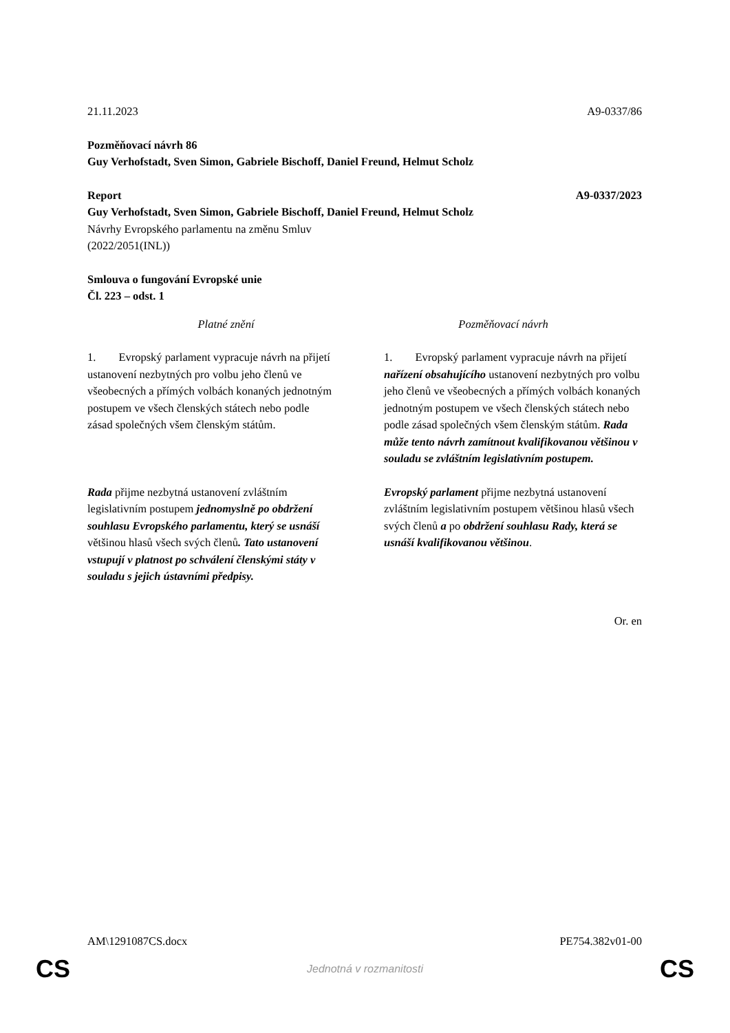21.11.2023 A9-0337/86
Pozměňovací návrh 86
Guy Verhofstadt, Sven Simon, Gabriele Bischoff, Daniel Freund, Helmut Scholz
Report A9-0337/2023
Guy Verhofstadt, Sven Simon, Gabriele Bischoff, Daniel Freund, Helmut Scholz
Návrhy Evropského parlamentu na změnu Smluv
(2022/2051(INL))
Smlouva o fungování Evropské unie
Čl. 223 – odst. 1
| Platné znění | Pozměňovací návrh |
| --- | --- |
| 1. Evropský parlament vypracuje návrh na přijetí ustanovení nezbytných pro volbu jeho členů ve všeobecných a přímých volbách konaných jednotným postupem ve všech členských státech nebo podle zásad společných všem členským státům. | 1. Evropský parlament vypracuje návrh na přijetí nařízení obsahujícího ustanovení nezbytných pro volbu jeho členů ve všeobecných a přímých volbách konaných jednotným postupem ve všech členských státech nebo podle zásad společných všem členským státům. Rada může tento návrh zamítnout kvalifikovanou většinou v souladu se zvláštním legislativním postupem. |
| Rada přijme nezbytná ustanovení zvláštním legislativním postupem jednomyslně po obdržení souhlasu Evropského parlamentu, který se usnáší většinou hlasů všech svých členů . Tato ustanovení vstupují v platnost po schválení členskými státy v souladu s jejich ústavními předpisy. | Evropský parlament přijme nezbytná ustanovení zvláštním legislativním postupem většinou hlasů všech svých členů a po obdržení souhlasu Rady, která se usnáší kvalifikovanou většinou . |
Or. en
AM\1291087CS.docx PE754.382v01-00
CS Jednotná v rozmanitosti CS